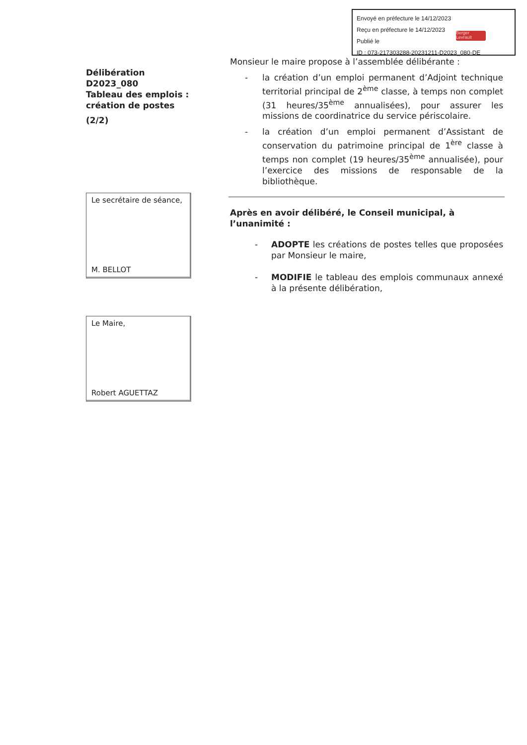Envoyé en préfecture le 14/12/2023
Reçu en préfecture le 14/12/2023
Publié le
ID : 073-217303288-20231211-D2023_080-DE
Berger
Levrault
Délibération D2023_080
Tableau des emplois :
création de postes
(2/2)
Le secrétaire de séance,
M. BELLOT
Le Maire,
Robert AGUETTAZ
Monsieur le maire propose à l’assemblée délibérante :
- la création d’un emploi permanent d’Adjoint technique territorial principal de 2<sup>ème</sup> classe, à temps non complet (31 heures/35<sup>ème</sup> annualisées), pour assurer les missions de coordinatrice du service périscolaire.
- la création d’un emploi permanent d’Assistant de conservation du patrimoine principal de 1<sup>ère</sup> classe à temps non complet (19 heures/35<sup>ème</sup> annualisée), pour l’exercice des missions de responsable de la bibliothèque.
Après en avoir délibéré, le Conseil municipal, à l’unanimité :
- ADOPTE les créations de postes telles que proposées par Monsieur le maire,
- MODIFIE le tableau des emplois communaux annexé à la présente délibération,